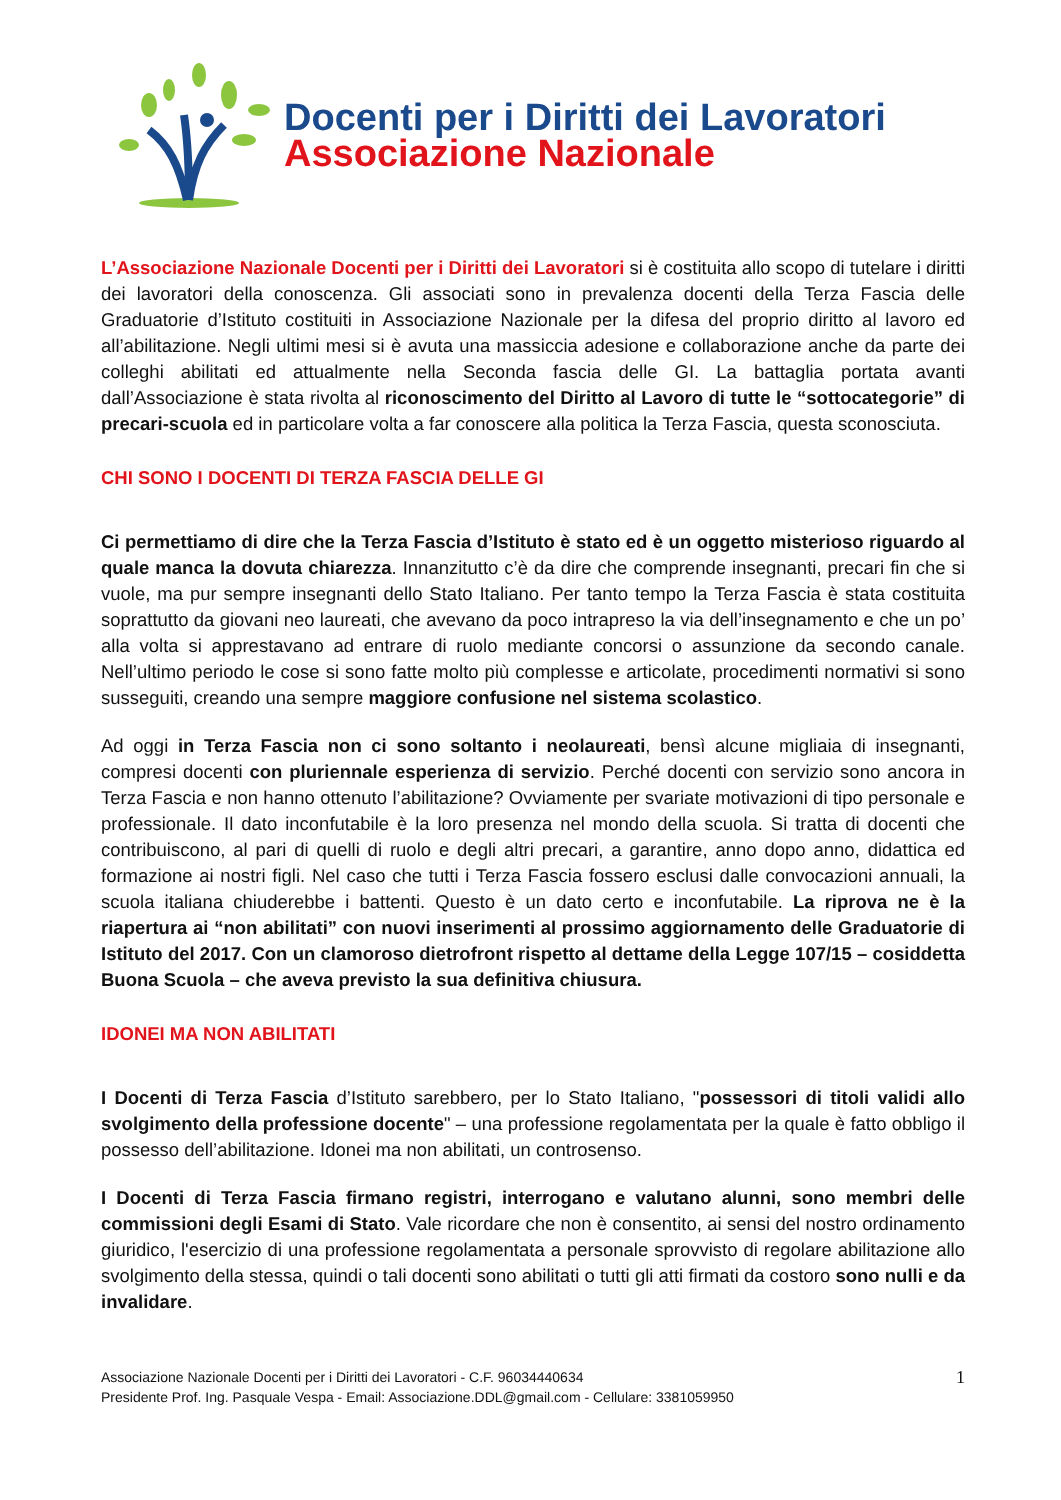Docenti per i Diritti dei Lavoratori
Associazione Nazionale
L’Associazione Nazionale Docenti per i Diritti dei Lavoratori si è costituita allo scopo di tutelare i diritti dei lavoratori della conoscenza. Gli associati sono in prevalenza docenti della Terza Fascia delle Graduatorie d’Istituto costituiti in Associazione Nazionale per la difesa del proprio diritto al lavoro ed all’abilitazione. Negli ultimi mesi si è avuta una massiccia adesione e collaborazione anche da parte dei colleghi abilitati ed attualmente nella Seconda fascia delle GI. La battaglia portata avanti dall’Associazione è stata rivolta al riconoscimento del Diritto al Lavoro di tutte le “sottocategorie” di precari-scuola ed in particolare volta a far conoscere alla politica la Terza Fascia, questa sconosciuta.
CHI SONO I DOCENTI DI TERZA FASCIA DELLE GI
Ci permettiamo di dire che la Terza Fascia d’Istituto è stato ed è un oggetto misterioso riguardo al quale manca la dovuta chiarezza. Innanzitutto c’è da dire che comprende insegnanti, precari fin che si vuole, ma pur sempre insegnanti dello Stato Italiano. Per tanto tempo la Terza Fascia è stata costituita soprattutto da giovani neo laureati, che avevano da poco intrapreso la via dell’insegnamento e che un po’ alla volta si apprestavano ad entrare di ruolo mediante concorsi o assunzione da secondo canale. Nell’ultimo periodo le cose si sono fatte molto più complesse e articolate, procedimenti normativi si sono susseguiti, creando una sempre maggiore confusione nel sistema scolastico.
Ad oggi in Terza Fascia non ci sono soltanto i neolaureati, bensì alcune migliaia di insegnanti, compresi docenti con pluriennale esperienza di servizio. Perché docenti con servizio sono ancora in Terza Fascia e non hanno ottenuto l’abilitazione? Ovviamente per svariate motivazioni di tipo personale e professionale. Il dato inconfutabile è la loro presenza nel mondo della scuola. Si tratta di docenti che contribuiscono, al pari di quelli di ruolo e degli altri precari, a garantire, anno dopo anno, didattica ed formazione ai nostri figli. Nel caso che tutti i Terza Fascia fossero esclusi dalle convocazioni annuali, la scuola italiana chiuderebbe i battenti. Questo è un dato certo e inconfutabile. La riprova ne è la riapertura ai “non abilitati” con nuovi inserimenti al prossimo aggiornamento delle Graduatorie di Istituto del 2017. Con un clamoroso dietrofront rispetto al dettame della Legge 107/15 – cosiddetta Buona Scuola – che aveva previsto la sua definitiva chiusura.
IDONEI MA NON ABILITATI
I Docenti di Terza Fascia d’Istituto sarebbero, per lo Stato Italiano, "possessori di titoli validi allo svolgimento della professione docente" – una professione regolamentata per la quale è fatto obbligo il possesso dell’abilitazione. Idonei ma non abilitati, un controsenso.
I Docenti di Terza Fascia firmano registri, interrogano e valutano alunni, sono membri delle commissioni degli Esami di Stato. Vale ricordare che non è consentito, ai sensi del nostro ordinamento giuridico, l'esercizio di una professione regolamentata a personale sprovvisto di regolare abilitazione allo svolgimento della stessa, quindi o tali docenti sono abilitati o tutti gli atti firmati da costoro sono nulli e da invalidare.
Associazione Nazionale Docenti per i Diritti dei Lavoratori - C.F. 96034440634
Presidente Prof. Ing. Pasquale Vespa - Email: Associazione.DDL@gmail.com - Cellulare: 3381059950
1